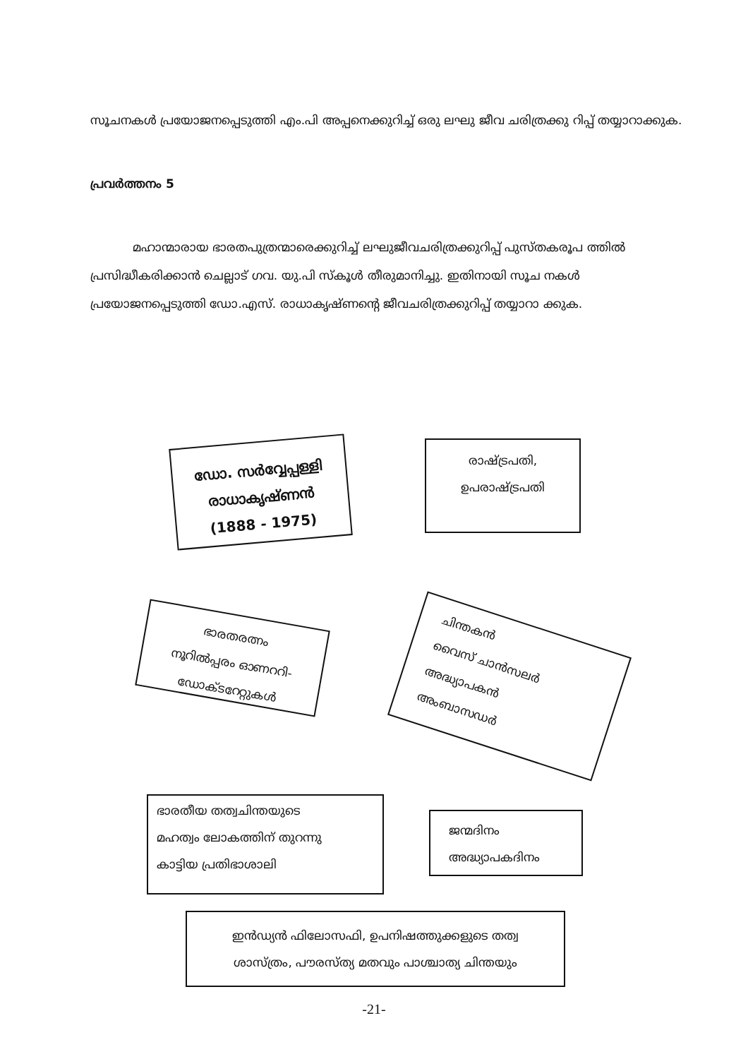സൂചനകൾ പ്രയോജനപ്പെടുത്തി എം.പി അപ്പനെക്കുറിച്ച് ഒരു ലഘു ജീവ ചരിത്രക്കു റിപ്പ് തയ്യാറാക്കുക.
പ്രവർത്തനം 5
മഹാന്മാരായ ഭാരതപുത്രന്മാരെക്കുറിച്ച് ലഘുജീവചരിത്രക്കുറിപ്പ് പുസ്തകരൂപ ത്തിൽ പ്രസിദ്ധീകരിക്കാൻ ചെല്ലാട് ഗവ. യു.പി സ്കൂൾ തീരുമാനിച്ചു. ഇതിനായി സൂച നകൾ പ്രയോജനപ്പെടുത്തി ഡോ.എസ്. രാധാകൃഷ്ണന്റെ ജീവചരിത്രക്കുറിപ്പ് തയ്യാറാ ക്കുക.
ഡോ. സർവ്വേപ്പള്ളി
രാധാകൃഷ്ണൻ
(1888 - 1975)
രാഷ്ട്രപതി,
ഉപരാഷ്ട്രപതി
ഭാരതരത്നം
നൂറിൽപ്പരം ഓണററി-
ഡോക്ടറേറ്റുകൾ
ചിന്തകൻ
വൈസ് ചാൻസലർ
അദ്ധ്യാപകൻ
അംബാസഡർ
ഭാരതീയ തത്വചിന്തയുടെ
മഹത്വം ലോകത്തിന് തുറന്നു
കാട്ടിയ പ്രതിഭാശാലി
ജന്മദിനം
അദ്ധ്യാപകദിനം
ഇൻഡ്യൻ ഫിലോസഫി, ഉപനിഷത്തുക്കളുടെ തത്വ
ശാസ്ത്രം, പൗരസ്ത്യ മതവും പാശ്ചാത്യ ചിന്തയും
-21-